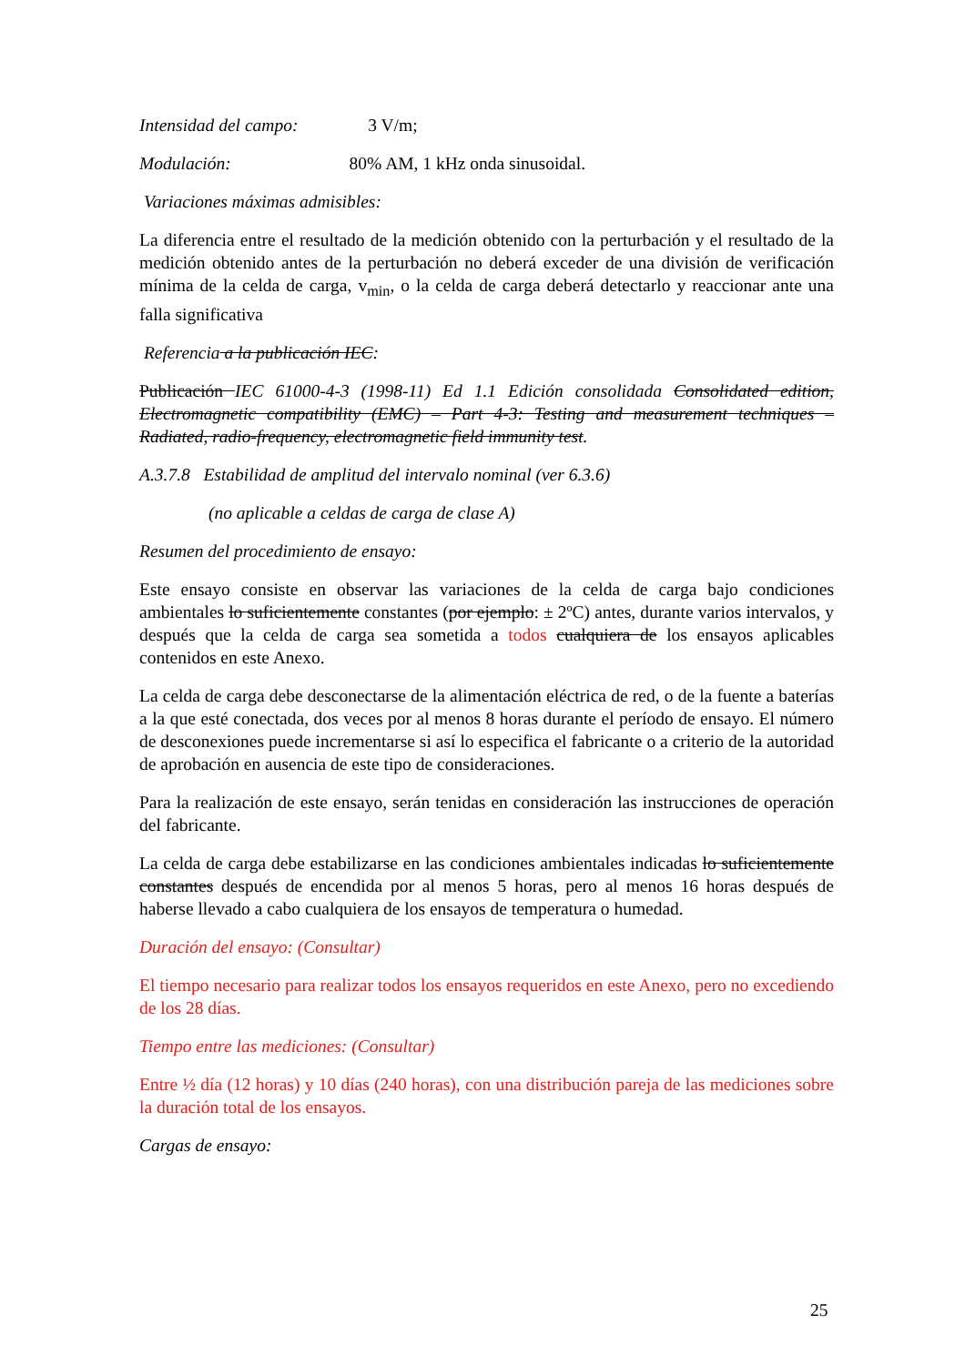Intensidad del campo: 3 V/m;
Modulación: 80% AM, 1 kHz onda sinusoidal.
Variaciones máximas admisibles:
La diferencia entre el resultado de la medición obtenido con la perturbación y el resultado de la medición obtenido antes de la perturbación no deberá exceder de una división de verificación mínima de la celda de carga, v<sub>min</sub>, o la celda de carga deberá detectarlo y reaccionar ante una falla significativa
Referencia a la publicación IEC:
Publicación IEC 61000-4-3 (1998-11) Ed 1.1 Edición consolidada Consolidated edition, Electromagnetic compatibility (EMC) – Part 4-3: Testing and measurement techniques – Radiated, radio-frequency, electromagnetic field immunity test.
A.3.7.8 Estabilidad de amplitud del intervalo nominal (ver 6.3.6)
(no aplicable a celdas de carga de clase A)
Resumen del procedimiento de ensayo:
Este ensayo consiste en observar las variaciones de la celda de carga bajo condiciones ambientales lo suficientemente constantes (por ejemplo: ± 2ºC) antes, durante varios intervalos, y después que la celda de carga sea sometida a todos cualquiera de los ensayos aplicables contenidos en este Anexo.
La celda de carga debe desconectarse de la alimentación eléctrica de red, o de la fuente a baterías a la que esté conectada, dos veces por al menos 8 horas durante el período de ensayo. El número de desconexiones puede incrementarse si así lo especifica el fabricante o a criterio de la autoridad de aprobación en ausencia de este tipo de consideraciones.
Para la realización de este ensayo, serán tenidas en consideración las instrucciones de operación del fabricante.
La celda de carga debe estabilizarse en las condiciones ambientales indicadas lo suficientemente constantes después de encendida por al menos 5 horas, pero al menos 16 horas después de haberse llevado a cabo cualquiera de los ensayos de temperatura o humedad.
Duración del ensayo: (Consultar)
El tiempo necesario para realizar todos los ensayos requeridos en este Anexo, pero no excediendo de los 28 días.
Tiempo entre las mediciones: (Consultar)
Entre ½ día (12 horas) y 10 días (240 horas), con una distribución pareja de las mediciones sobre la duración total de los ensayos.
Cargas de ensayo:
25